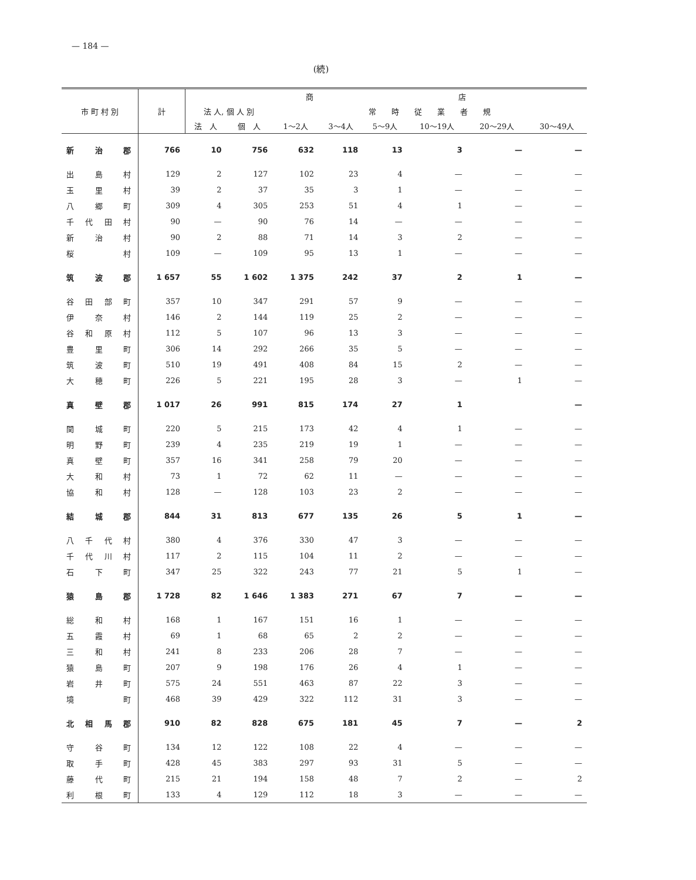— 184 —
(続)
| 市 町 村 別 | 計 | 商 店 | | | | | | | |
| --- | --- | --- | --- | --- | --- | --- | --- | --- | --- |
| | | 法 人, 個 人 別 | | 常 時 従 業 者 規 | | | | | |
| | | 法 人 | 個 人 | 1～2人 | 3～4人 | 5～9人 | 10～19人 | 20～29人 | 30～49人 |
| 新治郡 | 766 | 10 | 756 | 632 | 118 | 13 | 3 | — | — |
| 出島村 | 129 | 2 | 127 | 102 | 23 | 4 | — | — | — |
| 玉里村 | 39 | 2 | 37 | 35 | 3 | 1 | — | — | — |
| 八郷町 | 309 | 4 | 305 | 253 | 51 | 4 | 1 | — | — |
| 千代田村 | 90 | — | 90 | 76 | 14 | — | — | — | — |
| 新治村 | 90 | 2 | 88 | 71 | 14 | 3 | 2 | — | — |
| 桜 村 | 109 | — | 109 | 95 | 13 | 1 | — | — | — |
| 筑波郡 | 1 657 | 55 | 1 602 | 1 375 | 242 | 37 | 2 | 1 | — |
| 谷田部町 | 357 | 10 | 347 | 291 | 57 | 9 | — | — | — |
| 伊奈村 | 146 | 2 | 144 | 119 | 25 | 2 | — | — | — |
| 谷和原村 | 112 | 5 | 107 | 96 | 13 | 3 | — | — | — |
| 豊里町 | 306 | 14 | 292 | 266 | 35 | 5 | — | — | — |
| 筑波町 | 510 | 19 | 491 | 408 | 84 | 15 | 2 | — | — |
| 大穂町 | 226 | 5 | 221 | 195 | 28 | 3 | — | 1 | — |
| 真壁郡 | 1 017 | 26 | 991 | 815 | 174 | 27 | 1 | | — |
| 関城町 | 220 | 5 | 215 | 173 | 42 | 4 | 1 | — | — |
| 明野町 | 239 | 4 | 235 | 219 | 19 | 1 | — | — | — |
| 真壁町 | 357 | 16 | 341 | 258 | 79 | 20 | — | — | — |
| 大和村 | 73 | 1 | 72 | 62 | 11 | — | — | — | — |
| 協和村 | 128 | — | 128 | 103 | 23 | 2 | — | — | — |
| 結城郡 | 844 | 31 | 813 | 677 | 135 | 26 | 5 | 1 | — |
| 八千代村 | 380 | 4 | 376 | 330 | 47 | 3 | — | — | — |
| 千代川村 | 117 | 2 | 115 | 104 | 11 | 2 | — | — | — |
| 石下町 | 347 | 25 | 322 | 243 | 77 | 21 | 5 | 1 | — |
| 猿島郡 | 1 728 | 82 | 1 646 | 1 383 | 271 | 67 | 7 | — | — |
| 総和村 | 168 | 1 | 167 | 151 | 16 | 1 | — | — | — |
| 五霞村 | 69 | 1 | 68 | 65 | 2 | 2 | — | — | — |
| 三和村 | 241 | 8 | 233 | 206 | 28 | 7 | — | — | — |
| 猿島町 | 207 | 9 | 198 | 176 | 26 | 4 | 1 | — | — |
| 岩井町 | 575 | 24 | 551 | 463 | 87 | 22 | 3 | — | — |
| 境 町 | 468 | 39 | 429 | 322 | 112 | 31 | 3 | — | — |
| 北相馬郡 | 910 | 82 | 828 | 675 | 181 | 45 | 7 | — | 2 |
| 守谷町 | 134 | 12 | 122 | 108 | 22 | 4 | — | — | — |
| 取手町 | 428 | 45 | 383 | 297 | 93 | 31 | 5 | — | — |
| 藤代町 | 215 | 21 | 194 | 158 | 48 | 7 | 2 | — | 2 |
| 利根町 | 133 | 4 | 129 | 112 | 18 | 3 | — | — | — |